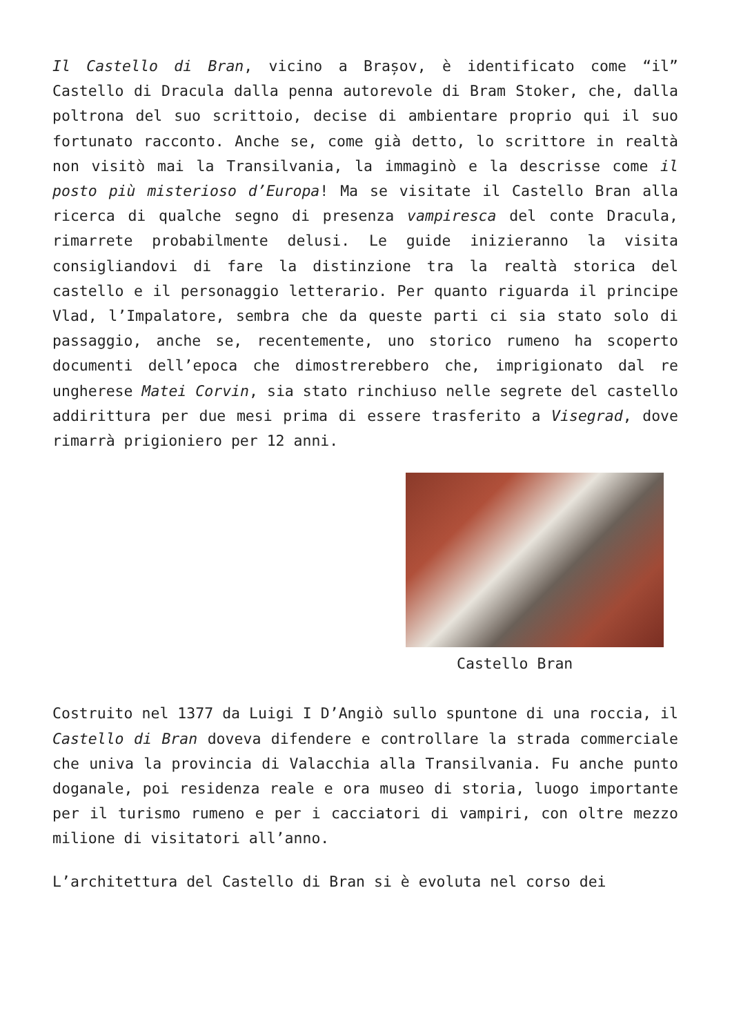Il Castello di Bran, vicino a Brașov, è identificato come “il” Castello di Dracula dalla penna autorevole di Bram Stoker, che, dalla poltrona del suo scrittoio, decise di ambientare proprio qui il suo fortunato racconto. Anche se, come già detto, lo scrittore in realtà non visitò mai la Transilvania, la immaginò e la descrisse come il posto più misterioso d’Europa! Ma se visitate il Castello Bran alla ricerca di qualche segno di presenza vampiresca del conte Dracula, rimarrete probabilmente delusi. Le guide inizieranno la visita consigliandovi di fare la distinzione tra la realtà storica del castello e il personaggio letterario. Per quanto riguarda il principe Vlad, l’Impalatore, sembra che da queste parti ci sia stato solo di passaggio, anche se, recentemente, uno storico rumeno ha scoperto documenti dell’epoca che dimostrerebbero che, imprigionato dal re ungherese Matei Corvin, sia stato rinchiuso nelle segrete del castello addirittura per due mesi prima di essere trasferito a Visegrad, dove rimarrà prigioniero per 12 anni.
Castello Bran
Costruito nel 1377 da Luigi I D’Angiò sullo spuntone di una roccia, il Castello di Bran doveva difendere e controllare la strada commerciale che univa la provincia di Valacchia alla Transilvania. Fu anche punto doganale, poi residenza reale e ora museo di storia, luogo importante per il turismo rumeno e per i cacciatori di vampiri, con oltre mezzo milione di visitatori all’anno.
L’architettura del Castello di Bran si è evoluta nel corso dei